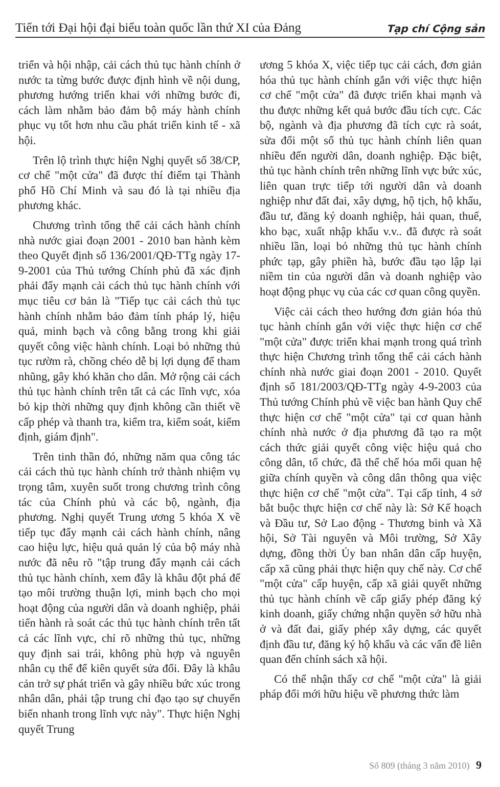Tiến tới Đại hội đại biểu toàn quốc lần thứ XI của Đảng Tạp chí Cộng sản
triển và hội nhập, cải cách thủ tục hành chính ở nước ta từng bước được định hình về nội dung, phương hướng triển khai với những bước đi, cách làm nhằm bảo đảm bộ máy hành chính phục vụ tốt hơn nhu cầu phát triển kinh tế - xã hội.
Trên lộ trình thực hiện Nghị quyết số 38/CP, cơ chế "một cửa" đã được thí điểm tại Thành phố Hồ Chí Minh và sau đó là tại nhiều địa phương khác.
Chương trình tổng thể cải cách hành chính nhà nước giai đoạn 2001 - 2010 ban hành kèm theo Quyết định số 136/2001/QĐ-TTg ngày 17-9-2001 của Thủ tướng Chính phủ đã xác định phải đẩy mạnh cải cách thủ tục hành chính với mục tiêu cơ bản là "Tiếp tục cải cách thủ tục hành chính nhằm bảo đảm tính pháp lý, hiệu quả, minh bạch và công bằng trong khi giải quyết công việc hành chính. Loại bỏ những thủ tục rườm rà, chồng chéo dễ bị lợi dụng để tham nhũng, gây khó khăn cho dân. Mở rộng cải cách thủ tục hành chính trên tất cả các lĩnh vực, xóa bỏ kịp thời những quy định không cần thiết về cấp phép và thanh tra, kiểm tra, kiểm soát, kiểm định, giám định".
Trên tinh thần đó, những năm qua công tác cải cách thủ tục hành chính trở thành nhiệm vụ trọng tâm, xuyên suốt trong chương trình công tác của Chính phủ và các bộ, ngành, địa phương. Nghị quyết Trung ương 5 khóa X về tiếp tục đẩy mạnh cải cách hành chính, nâng cao hiệu lực, hiệu quả quản lý của bộ máy nhà nước đã nêu rõ "tập trung đẩy mạnh cải cách thủ tục hành chính, xem đây là khâu đột phá để tạo môi trường thuận lợi, minh bạch cho mọi hoạt động của người dân và doanh nghiệp, phải tiến hành rà soát các thủ tục hành chính trên tất cả các lĩnh vực, chỉ rõ những thủ tục, những quy định sai trái, không phù hợp và nguyên nhân cụ thể để kiên quyết sửa đổi. Đây là khâu cản trở sự phát triển và gây nhiều bức xúc trong nhân dân, phải tập trung chỉ đạo tạo sự chuyển biến nhanh trong lĩnh vực này". Thực hiện Nghị quyết Trung
ương 5 khóa X, việc tiếp tục cải cách, đơn giản hóa thủ tục hành chính gắn với việc thực hiện cơ chế "một cửa" đã được triển khai mạnh và thu được những kết quả bước đầu tích cực. Các bộ, ngành và địa phương đã tích cực rà soát, sửa đổi một số thủ tục hành chính liên quan nhiều đến người dân, doanh nghiệp. Đặc biệt, thủ tục hành chính trên những lĩnh vực bức xúc, liên quan trực tiếp tới người dân và doanh nghiệp như đất đai, xây dựng, hộ tịch, hộ khẩu, đầu tư, đăng ký doanh nghiệp, hải quan, thuế, kho bạc, xuất nhập khẩu v.v.. đã được rà soát nhiều lần, loại bỏ những thủ tục hành chính phức tạp, gây phiền hà, bước đầu tạo lập lại niềm tin của người dân và doanh nghiệp vào hoạt động phục vụ của các cơ quan công quyền.
Việc cải cách theo hướng đơn giản hóa thủ tục hành chính gắn với việc thực hiện cơ chế "một cửa" được triển khai mạnh trong quá trình thực hiện Chương trình tổng thể cải cách hành chính nhà nước giai đoạn 2001 - 2010. Quyết định số 181/2003/QĐ-TTg ngày 4-9-2003 của Thủ tướng Chính phủ về việc ban hành Quy chế thực hiện cơ chế "một cửa" tại cơ quan hành chính nhà nước ở địa phương đã tạo ra một cách thức giải quyết công việc hiệu quả cho công dân, tổ chức, đã thể chế hóa mối quan hệ giữa chính quyền và công dân thông qua việc thực hiện cơ chế "một cửa". Tại cấp tỉnh, 4 sở bắt buộc thực hiện cơ chế này là: Sở Kế hoạch và Đầu tư, Sở Lao động - Thương binh và Xã hội, Sở Tài nguyên và Môi trường, Sở Xây dựng, đồng thời Ủy ban nhân dân cấp huyện, cấp xã cũng phải thực hiện quy chế này. Cơ chế "một cửa" cấp huyện, cấp xã giải quyết những thủ tục hành chính về cấp giấy phép đăng ký kinh doanh, giấy chứng nhận quyền sở hữu nhà ở và đất đai, giấy phép xây dựng, các quyết định đầu tư, đăng ký hộ khẩu và các vấn đề liên quan đến chính sách xã hội.
Có thể nhận thấy cơ chế "một cửa" là giải pháp đổi mới hữu hiệu về phương thức làm
Số 809 (tháng 3 năm 2010) 9